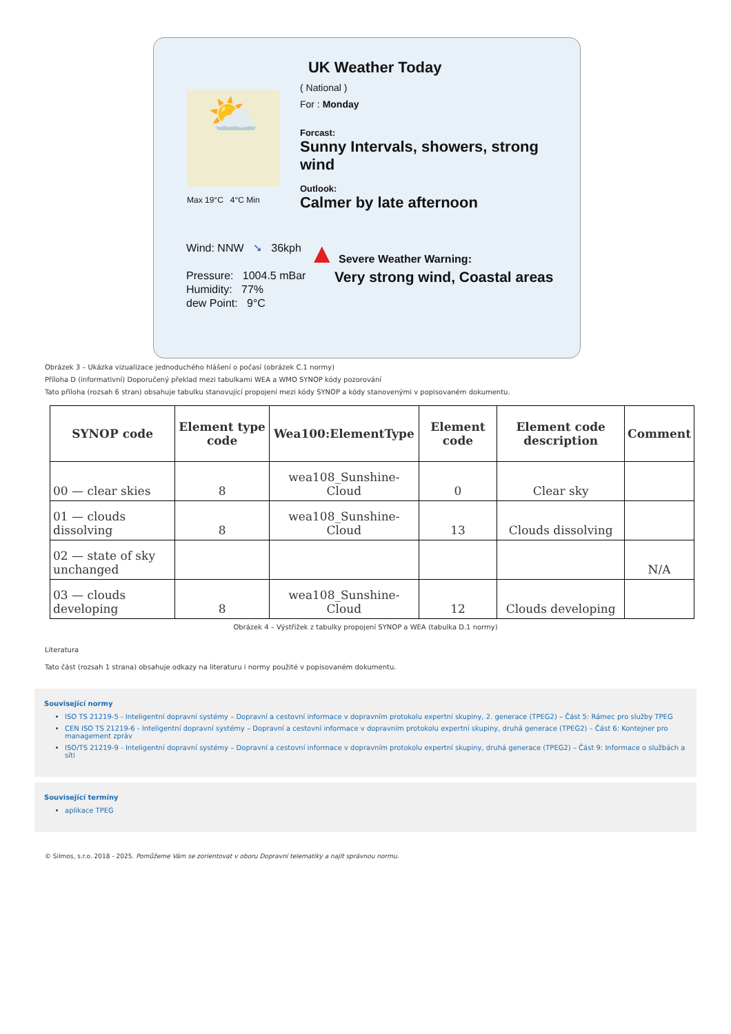⛅
Max 19°C 4°C Min
UK Weather Today
( National )
For : Monday
Forcast:
Sunny Intervals, showers, strong wind
Outlook:
Calmer by late afternoon
▲ Severe Weather Warning:
Very strong wind, Coastal areas
Wind: NNW ➘ 36kph
Pressure: 1004.5 mBar
Humidity: 77%
dew Point: 9°C
Obrázek 3 – Ukázka vizualizace jednoduchého hlášení o počasí (obrázek C.1 normy)
Příloha D (informativní) Doporučený překlad mezi tabulkami WEA a WMO SYNOP kódy pozorování
Tato příloha (rozsah 6 stran) obsahuje tabulku stanovující propojení mezi kódy SYNOP a kódy stanovenými v popisovaném dokumentu.
| SYNOP code | Element type code | Wea100:ElementType | Element code | Element code description | Comment |
| --- | --- | --- | --- | --- | --- |
| 00 — clear skies | 8 | wea108_Sunshine-Cloud | 0 | Clear sky | |
| 01 — clouds dissolving | 8 | wea108_Sunshine-Cloud | 13 | Clouds dissolving | |
| 02 — state of sky unchanged | | | | | N/A |
| 03 — clouds developing | 8 | wea108_Sunshine-Cloud | 12 | Clouds developing | |
Obrázek 4 – Výstřižek z tabulky propojení SYNOP a WEA (tabulka D.1 normy)
Literatura
Tato část (rozsah 1 strana) obsahuje odkazy na literaturu i normy použité v popisovaném dokumentu.
Související normy
ISO TS 21219-5 - Inteligentní dopravní systémy – Dopravní a cestovní informace v dopravním protokolu expertní skupiny, 2. generace (TPEG2) – Část 5: Rámec pro služby TPEG
CEN ISO TS 21219-6 - Inteligentní dopravní systémy – Dopravní a cestovní informace v dopravním protokolu expertní skupiny, druhá generace (TPEG2) – Část 6: Kontejner pro management zpráv
ISO/TS 21219-9 - Inteligentní dopravní systémy – Dopravní a cestovní informace v dopravním protokolu expertní skupiny, druhá generace (TPEG2) – Část 9: Informace o službách a síti
Související termíny
aplikace TPEG
© Silmos, s.r.o. 2018 - 2025. Pomůžeme Vám se zorientovat v oboru Dopravní telematiky a najít správnou normu.